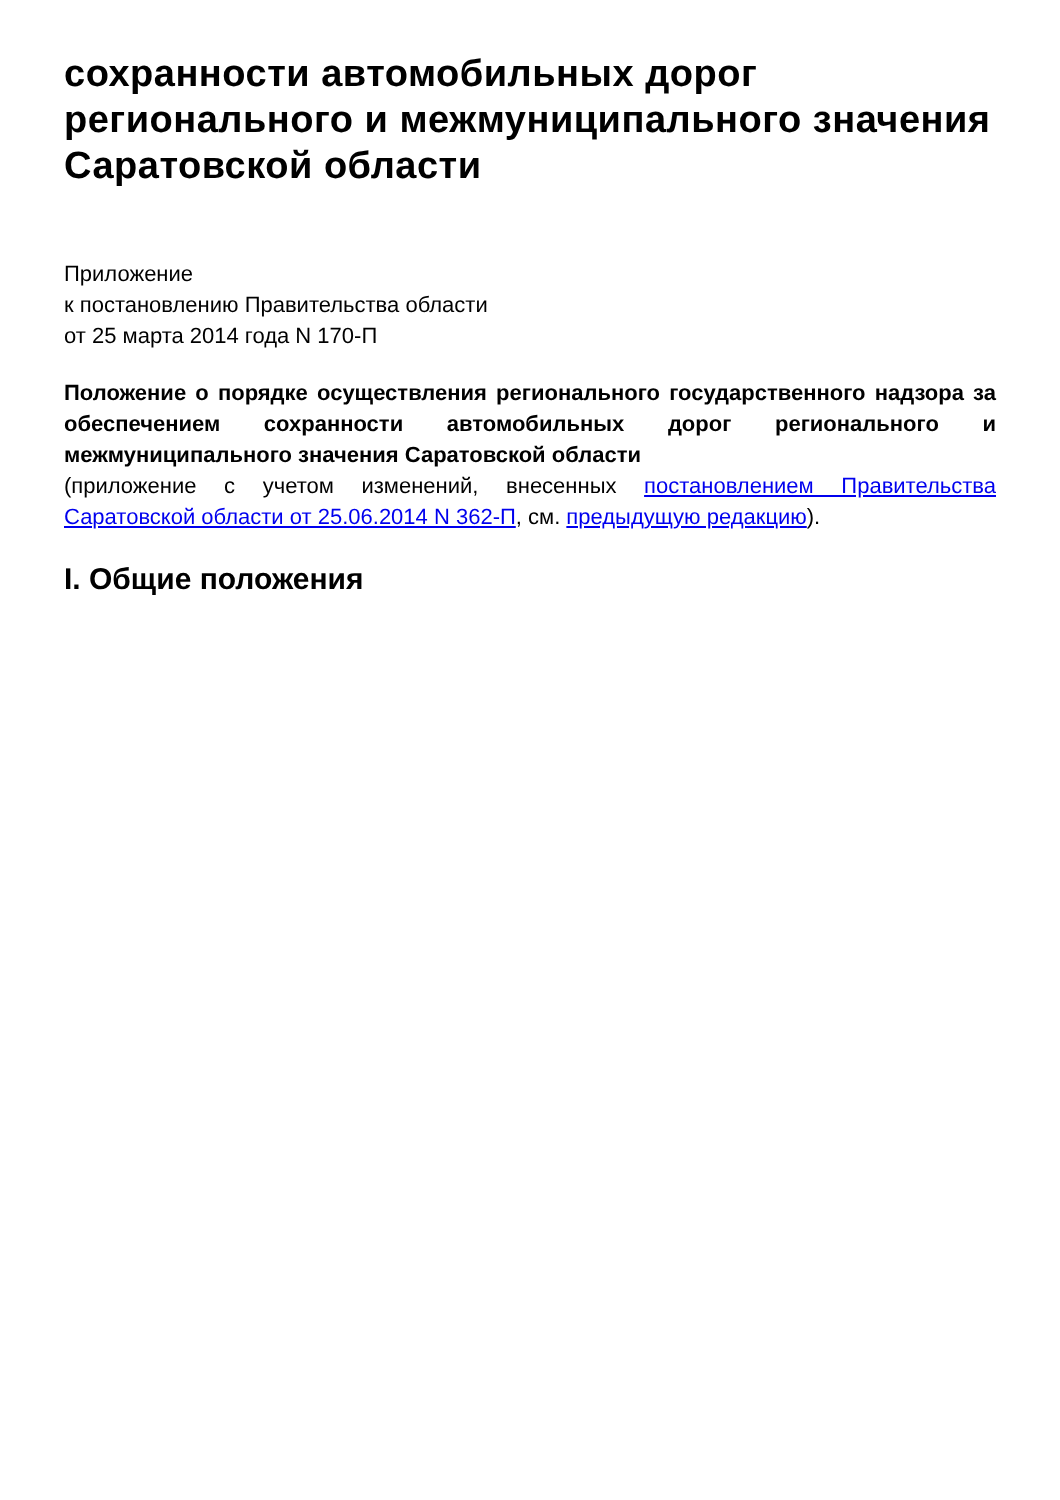сохранности автомобильных дорог регионального и межмуниципального значения Саратовской области
Приложение
к постановлению Правительства области
от 25 марта 2014 года N 170-П
Положение о порядке осуществления регионального государственного надзора за обеспечением сохранности автомобильных дорог регионального и межмуниципального значения Саратовской области
(приложение с учетом изменений, внесенных постановлением Правительства Саратовской области от 25.06.2014 N 362-П, см. предыдущую редакцию).
I. Общие положения